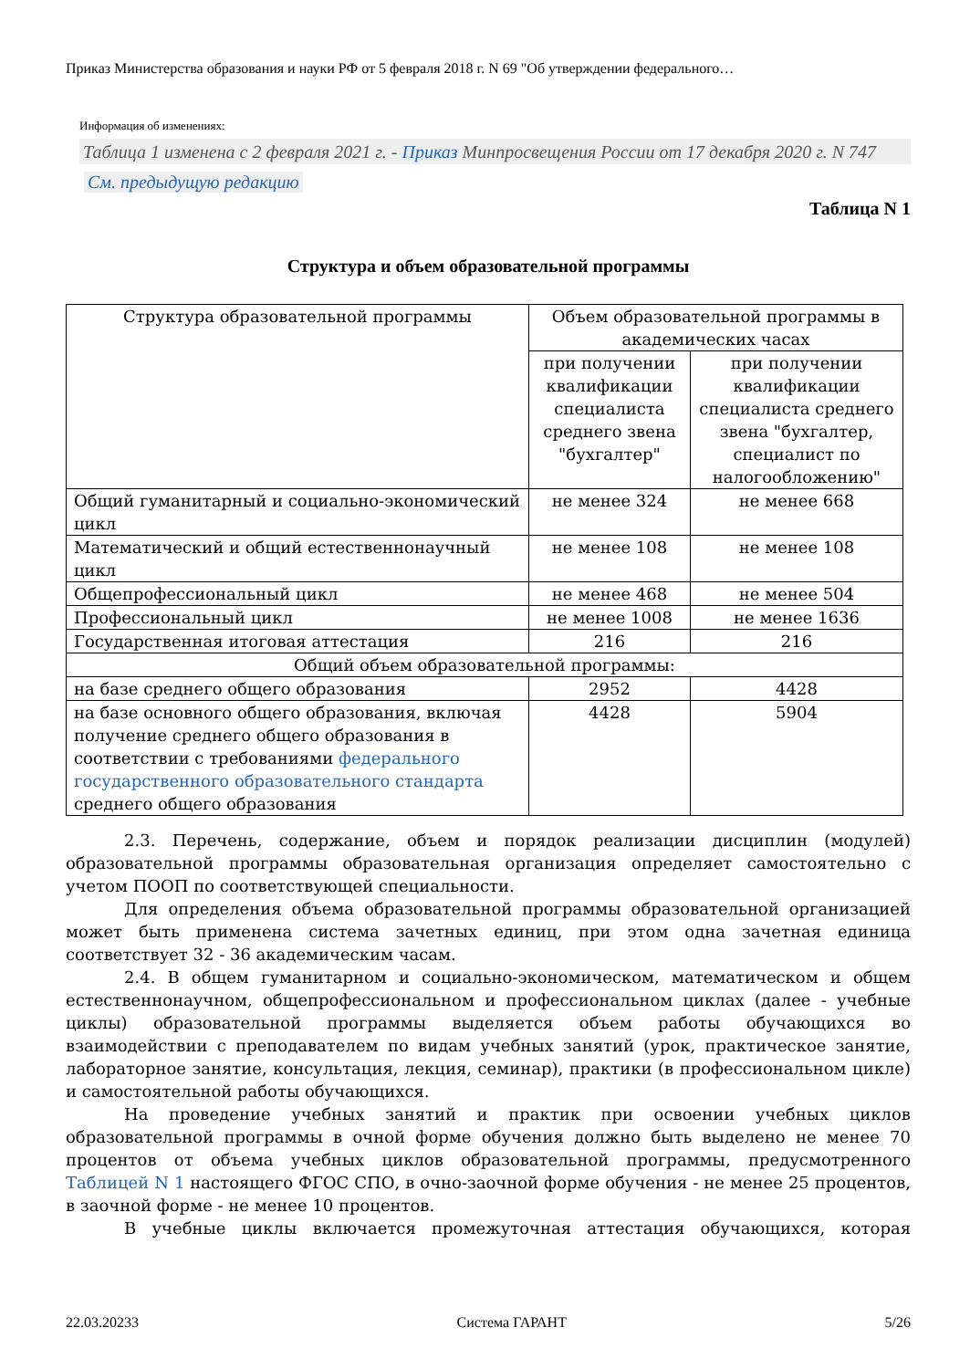Приказ Министерства образования и науки РФ от 5 февраля 2018 г. N 69 "Об утверждении федерального…
Информация об изменениях:
Таблица 1 изменена с 2 февраля 2021 г. - Приказ Минпросвещения России от 17 декабря 2020 г. N 747
См. предыдущую редакцию
Таблица N 1
Структура и объем образовательной программы
| Структура образовательной программы | Объем образовательной программы в академических часах | |
| --- | --- | --- |
| | при получении квалификации специалиста среднего звена "бухгалтер" | при получении квалификации специалиста среднего звена "бухгалтер, специалист по налогообложению" |
| Общий гуманитарный и социально-экономический цикл | не менее 324 | не менее 668 |
| Математический и общий естественнонаучный цикл | не менее 108 | не менее 108 |
| Общепрофессиональный цикл | не менее 468 | не менее 504 |
| Профессиональный цикл | не менее 1008 | не менее 1636 |
| Государственная итоговая аттестация | 216 | 216 |
| Общий объем образовательной программы: | | |
| на базе среднего общего образования | 2952 | 4428 |
| на базе основного общего образования, включая получение среднего общего образования в соответствии с требованиями федерального государственного образовательного стандарта среднего общего образования | 4428 | 5904 |
2.3. Перечень, содержание, объем и порядок реализации дисциплин (модулей) образовательной программы образовательная организация определяет самостоятельно с учетом ПООП по соответствующей специальности.
Для определения объема образовательной программы образовательной организацией может быть применена система зачетных единиц, при этом одна зачетная единица соответствует 32 - 36 академическим часам.
2.4. В общем гуманитарном и социально-экономическом, математическом и общем естественнонаучном, общепрофессиональном и профессиональном циклах (далее - учебные циклы) образовательной программы выделяется объем работы обучающихся во взаимодействии с преподавателем по видам учебных занятий (урок, практическое занятие, лабораторное занятие, консультация, лекция, семинар), практики (в профессиональном цикле) и самостоятельной работы обучающихся.
На проведение учебных занятий и практик при освоении учебных циклов образовательной программы в очной форме обучения должно быть выделено не менее 70 процентов от объема учебных циклов образовательной программы, предусмотренного Таблицей N 1 настоящего ФГОС СПО, в очно-заочной форме обучения - не менее 25 процентов, в заочной форме - не менее 10 процентов.
В учебные циклы включается промежуточная аттестация обучающихся, которая
22.03.20233 Система ГАРАНТ 5/26